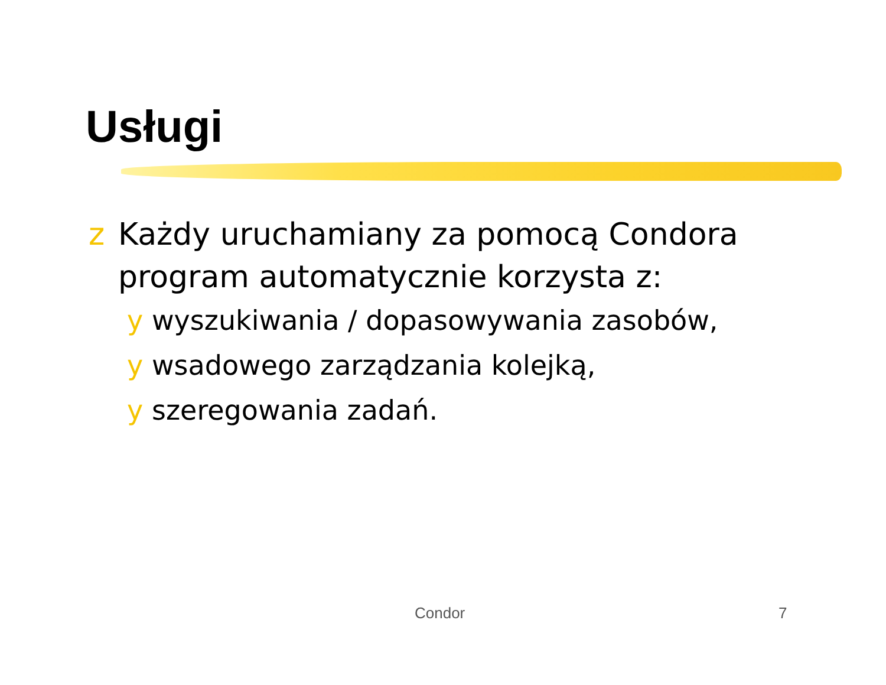Usługi
z Każdy uruchamiany za pomocą Condora program automatycznie korzysta z:
y wyszukiwania / dopasowywania zasobów,
y wsadowego zarządzania kolejką,
y szeregowania zadań.
Condor 7